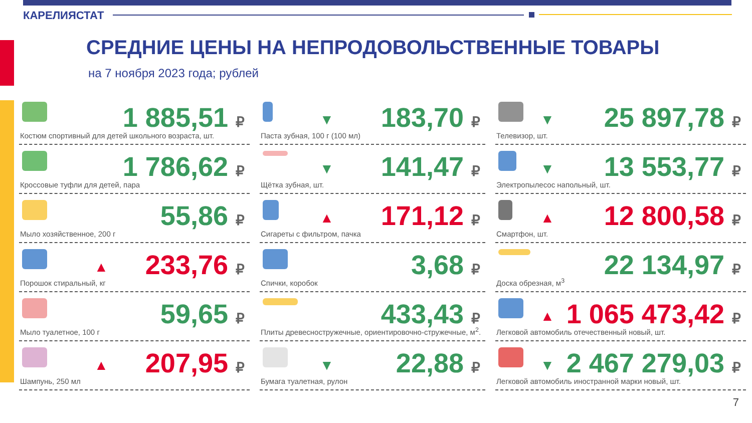КАРЕЛИЯСТАТ
СРЕДНИЕ ЦЕНЫ НА НЕПРОДОВОЛЬСТВЕННЫЕ ТОВАРЫ
на 7 ноября 2023 года; рублей
1 885,51 ₽
Костюм спортивный для детей школьного возраста, шт.
1 786,62 ₽
Кроссовые туфли для детей, пара
55,86 ₽
Мыло хозяйственное, 200 г
▲ 233,76 ₽
Порошок стиральный, кг
59,65 ₽
Мыло туалетное, 100 г
▲ 207,95 ₽
Шампунь, 250 мл
▼ 183,70 ₽
Паста зубная, 100 г (100 мл)
▼ 141,47 ₽
Щётка зубная, шт.
▲ 171,12 ₽
Сигареты с фильтром, пачка
3,68 ₽
Спички, коробок
433,43 ₽
Плиты древесностружечные, ориентировочно-стружечные, м<sup>2</sup>.
▼ 22,88 ₽
Бумага туалетная, рулон
▼ 25 897,78 ₽
Телевизор, шт.
▼ 13 553,77 ₽
Электропылесос напольный, шт.
▲ 12 800,58 ₽
Смартфон, шт.
22 134,97 ₽
Доска обрезная, м<sup>3</sup>
▲ 1 065 473,42 ₽
Легковой автомобиль отечественный новый, шт.
▼ 2 467 279,03 ₽
Легковой автомобиль иностранной марки новый, шт.
7